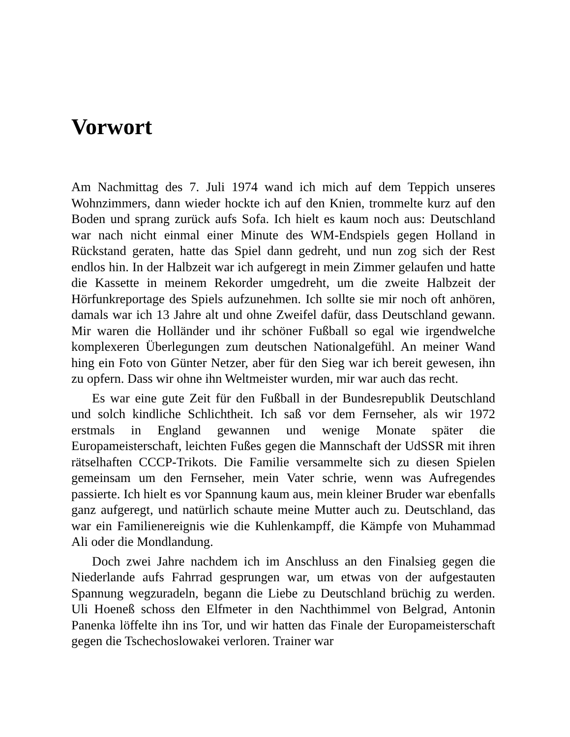Vorwort
Am Nachmittag des 7. Juli 1974 wand ich mich auf dem Teppich unseres Wohnzimmers, dann wieder hockte ich auf den Knien, trommelte kurz auf den Boden und sprang zurück aufs Sofa. Ich hielt es kaum noch aus: Deutschland war nach nicht einmal einer Minute des WM-Endspiels gegen Holland in Rückstand geraten, hatte das Spiel dann gedreht, und nun zog sich der Rest endlos hin. In der Halbzeit war ich aufgeregt in mein Zimmer gelaufen und hatte die Kassette in meinem Rekorder umgedreht, um die zweite Halbzeit der Hörfunkreportage des Spiels aufzunehmen. Ich sollte sie mir noch oft anhören, damals war ich 13 Jahre alt und ohne Zweifel dafür, dass Deutschland gewann. Mir waren die Holländer und ihr schöner Fußball so egal wie irgendwelche komplexeren Überlegungen zum deutschen Nationalgefühl. An meiner Wand hing ein Foto von Günter Netzer, aber für den Sieg war ich bereit gewesen, ihn zu opfern. Dass wir ohne ihn Weltmeister wurden, mir war auch das recht.
Es war eine gute Zeit für den Fußball in der Bundesrepublik Deutschland und solch kindliche Schlichtheit. Ich saß vor dem Fernseher, als wir 1972 erstmals in England gewannen und wenige Monate später die Europameisterschaft, leichten Fußes gegen die Mannschaft der UdSSR mit ihren rätselhaften CCCP-Trikots. Die Familie versammelte sich zu diesen Spielen gemeinsam um den Fernseher, mein Vater schrie, wenn was Aufregendes passierte. Ich hielt es vor Spannung kaum aus, mein kleiner Bruder war ebenfalls ganz aufgeregt, und natürlich schaute meine Mutter auch zu. Deutschland, das war ein Familienereignis wie die Kuhlenkampff, die Kämpfe von Muhammad Ali oder die Mondlandung.
Doch zwei Jahre nachdem ich im Anschluss an den Finalsieg gegen die Niederlande aufs Fahrrad gesprungen war, um etwas von der aufgestauten Spannung wegzuradeln, begann die Liebe zu Deutschland brüchig zu werden. Uli Hoeneß schoss den Elfmeter in den Nachthimmel von Belgrad, Antonin Panenka löffelte ihn ins Tor, und wir hatten das Finale der Europameisterschaft gegen die Tschechoslowakei verloren. Trainer war